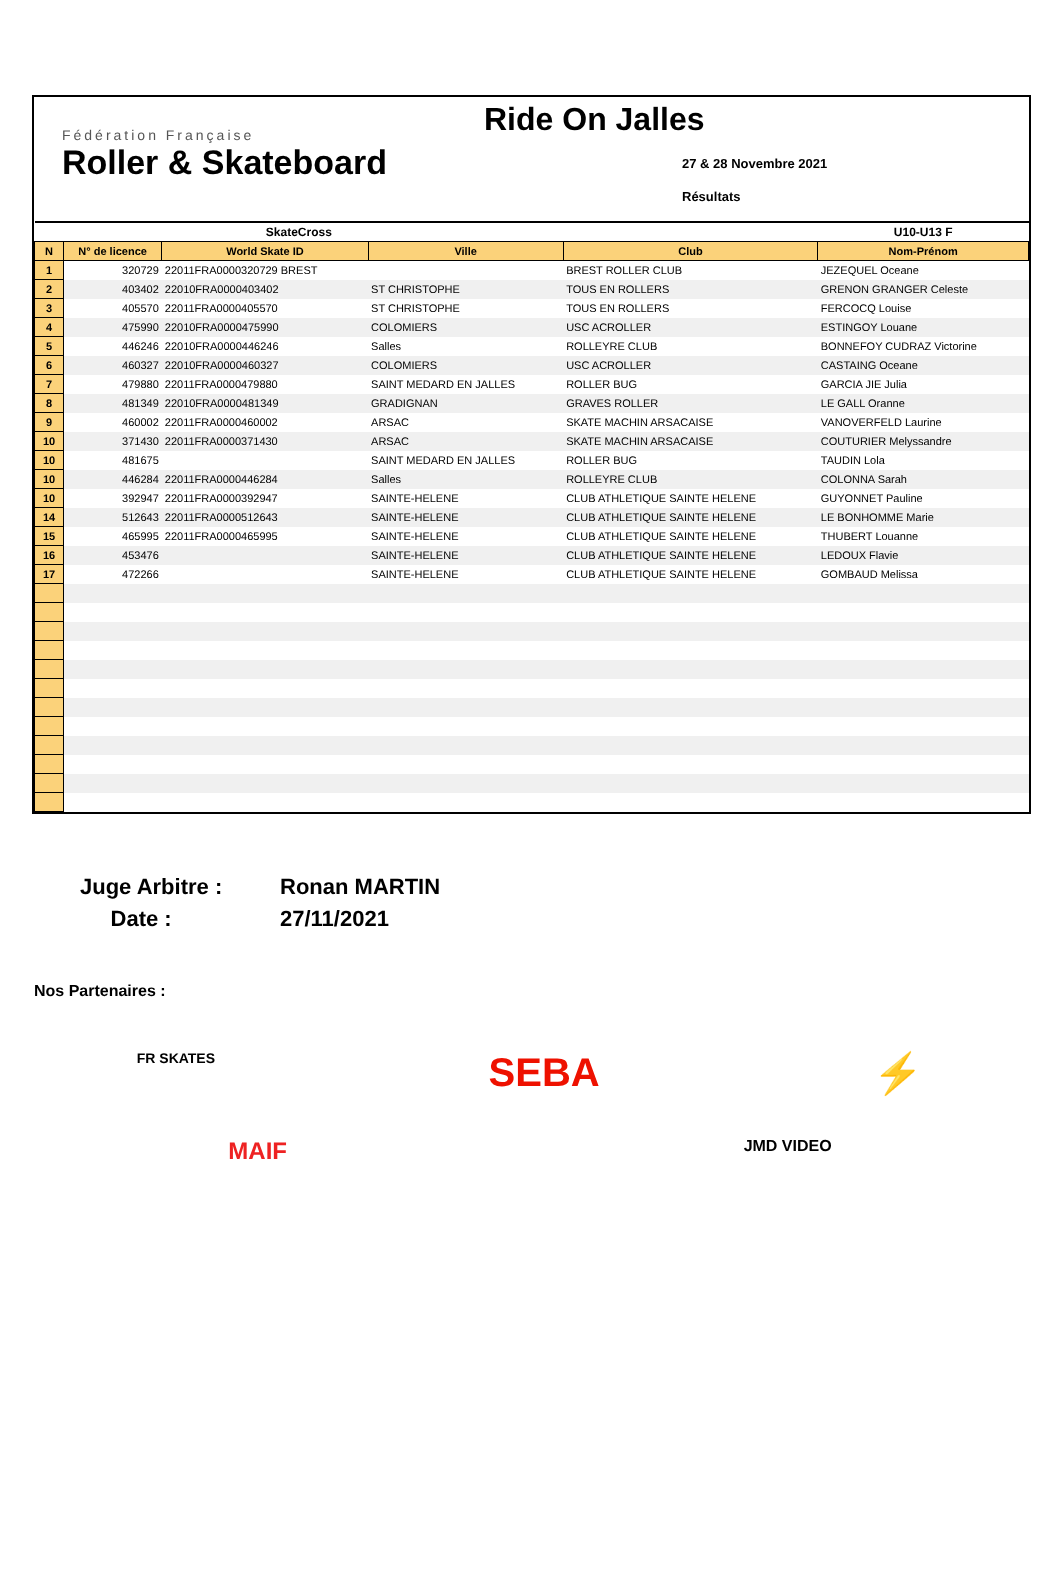Fédération Française
Roller & Skateboard
Ride On Jalles
27 & 28 Novembre 2021
Résultats
| SkateCross | | | | | U10-U13 F |
| --- | --- | --- | --- | --- | --- |
| N | N° de licence | World Skate ID | Ville | Club | Nom-Prénom |
| 1 | 320729 | 22011FRA0000320729 BREST | | BREST ROLLER CLUB | JEZEQUEL Oceane |
| 2 | 403402 | 22010FRA0000403402 | ST CHRISTOPHE | TOUS EN ROLLERS | GRENON GRANGER Celeste |
| 3 | 405570 | 22011FRA0000405570 | ST CHRISTOPHE | TOUS EN ROLLERS | FERCOCQ Louise |
| 4 | 475990 | 22010FRA0000475990 | COLOMIERS | USC ACROLLER | ESTINGOY Louane |
| 5 | 446246 | 22010FRA0000446246 | Salles | ROLLEYRE CLUB | BONNEFOY CUDRAZ Victorine |
| 6 | 460327 | 22010FRA0000460327 | COLOMIERS | USC ACROLLER | CASTAING Oceane |
| 7 | 479880 | 22011FRA0000479880 | SAINT MEDARD EN JALLES | ROLLER BUG | GARCIA JIE Julia |
| 8 | 481349 | 22010FRA0000481349 | GRADIGNAN | GRAVES ROLLER | LE GALL Oranne |
| 9 | 460002 | 22011FRA0000460002 | ARSAC | SKATE MACHIN ARSACAISE | VANOVERFELD Laurine |
| 10 | 371430 | 22011FRA0000371430 | ARSAC | SKATE MACHIN ARSACAISE | COUTURIER Melyssandre |
| 10 | 481675 | | SAINT MEDARD EN JALLES | ROLLER BUG | TAUDIN Lola |
| 10 | 446284 | 22011FRA0000446284 | Salles | ROLLEYRE CLUB | COLONNA Sarah |
| 10 | 392947 | 22011FRA0000392947 | SAINTE-HELENE | CLUB ATHLETIQUE SAINTE HELENE | GUYONNET Pauline |
| 14 | 512643 | 22011FRA0000512643 | SAINTE-HELENE | CLUB ATHLETIQUE SAINTE HELENE | LE BONHOMME Marie |
| 15 | 465995 | 22011FRA0000465995 | SAINTE-HELENE | CLUB ATHLETIQUE SAINTE HELENE | THUBERT Louanne |
| 16 | 453476 | | SAINTE-HELENE | CLUB ATHLETIQUE SAINTE HELENE | LEDOUX Flavie |
| 17 | 472266 | | SAINTE-HELENE | CLUB ATHLETIQUE SAINTE HELENE | GOMBAUD Melissa |
Juge Arbitre : Ronan MARTIN Date : 27/11/2021
Nos Partenaires :
FR SKATES SEBA ⚡
MAIF JMD VIDEO